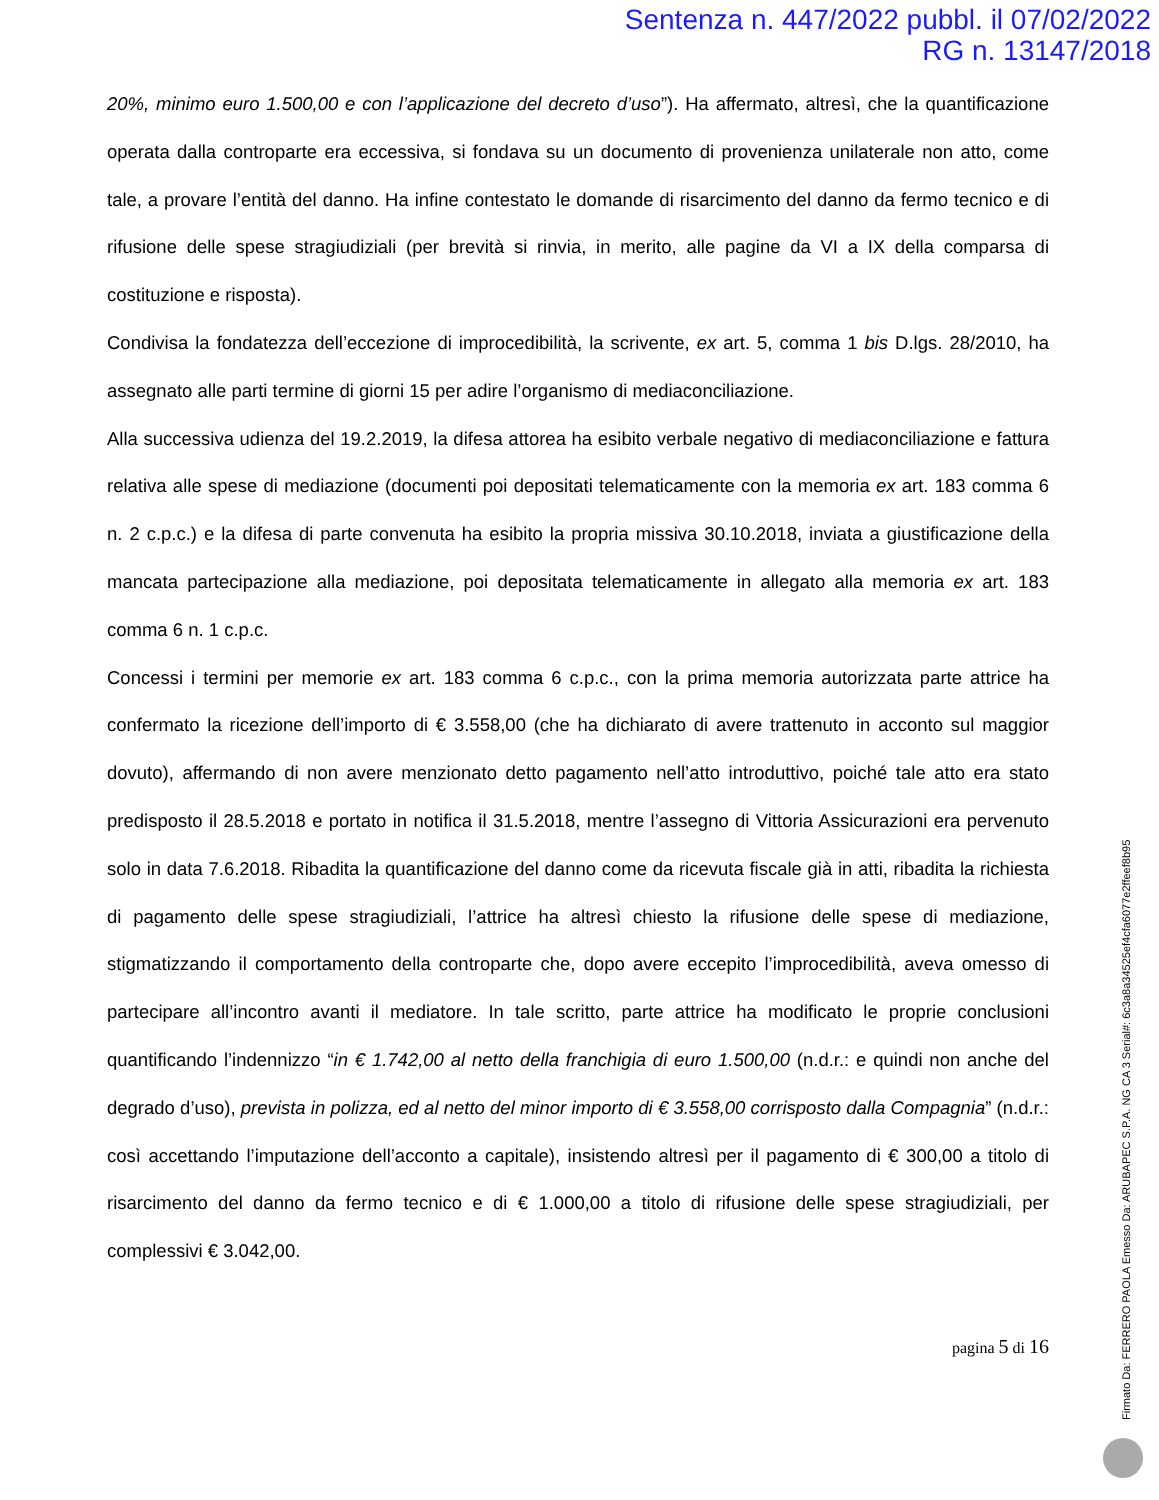Sentenza n. 447/2022 pubbl. il 07/02/2022
RG n. 13147/2018
20%, minimo euro 1.500,00 e con l’applicazione del decreto d’uso”). Ha affermato, altresì, che la quantificazione operata dalla controparte era eccessiva, si fondava su un documento di provenienza unilaterale non atto, come tale, a provare l’entità del danno. Ha infine contestato le domande di risarcimento del danno da fermo tecnico e di rifusione delle spese stragiudiziali (per brevità si rinvia, in merito, alle pagine da VI a IX della comparsa di costituzione e risposta).
Condivisa la fondatezza dell’eccezione di improcedibilità, la scrivente, ex art. 5, comma 1 bis D.lgs. 28/2010, ha assegnato alle parti termine di giorni 15 per adire l’organismo di mediaconciliazione.
Alla successiva udienza del 19.2.2019, la difesa attorea ha esibito verbale negativo di mediaconciliazione e fattura relativa alle spese di mediazione (documenti poi depositati telematicamente con la memoria ex art. 183 comma 6 n. 2 c.p.c.) e la difesa di parte convenuta ha esibito la propria missiva 30.10.2018, inviata a giustificazione della mancata partecipazione alla mediazione, poi depositata telematicamente in allegato alla memoria ex art. 183 comma 6 n. 1 c.p.c.
Concessi i termini per memorie ex art. 183 comma 6 c.p.c., con la prima memoria autorizzata parte attrice ha confermato la ricezione dell’importo di € 3.558,00 (che ha dichiarato di avere trattenuto in acconto sul maggior dovuto), affermando di non avere menzionato detto pagamento nell’atto introduttivo, poiché tale atto era stato predisposto il 28.5.2018 e portato in notifica il 31.5.2018, mentre l’assegno di Vittoria Assicurazioni era pervenuto solo in data 7.6.2018. Ribadita la quantificazione del danno come da ricevuta fiscale già in atti, ribadita la richiesta di pagamento delle spese stragiudiziali, l’attrice ha altresì chiesto la rifusione delle spese di mediazione, stigmatizzando il comportamento della controparte che, dopo avere eccepito l’improcedibilità, aveva omesso di partecipare all’incontro avanti il mediatore. In tale scritto, parte attrice ha modificato le proprie conclusioni quantificando l’indennizzo “in € 1.742,00 al netto della franchigia di euro 1.500,00 (n.d.r.: e quindi non anche del degrado d’uso), prevista in polizza, ed al netto del minor importo di € 3.558,00 corrisposto dalla Compagnia” (n.d.r.: così accettando l’imputazione dell’acconto a capitale), insistendo altresì per il pagamento di € 300,00 a titolo di risarcimento del danno da fermo tecnico e di € 1.000,00 a titolo di rifusione delle spese stragiudiziali, per complessivi € 3.042,00.
pagina 5 di 16
Firmato Da: FERRERO PAOLA Emesso Da: ARUBAPEC S.P.A. NG CA 3 Serial#: 6c3a8a34525ef4cfa6077e2ffeef8b95